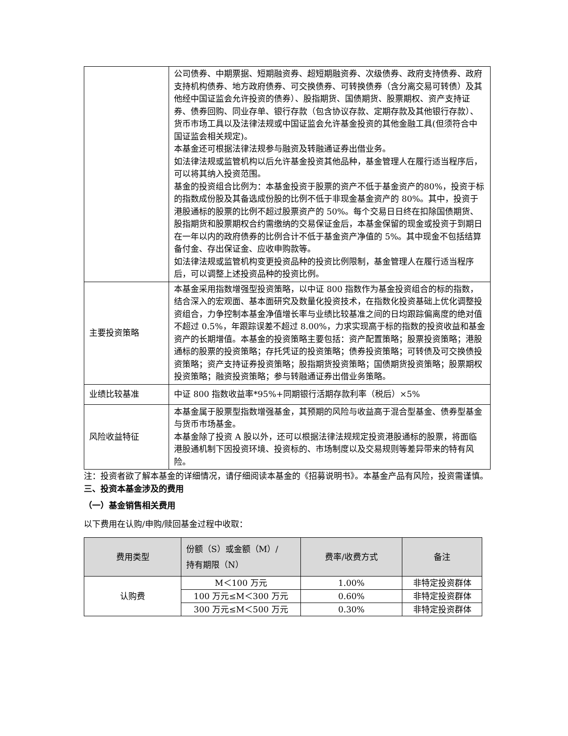| | 公司债券、中期票据、短期融资券、超短期融资券、次级债券、政府支持债券、政府支持机构债券、地方政府债券、可交换债券、可转换债券（含分离交易可转债）及其他经中国证监会允许投资的债券）、股指期货、国债期货、股票期权、资产支持证券、债券回购、同业存单、银行存款（包含协议存款、定期存款及其他银行存款）、货币市场工具以及法律法规或中国证监会允许基金投资的其他金融工具(但须符合中国证监会相关规定)。 本基金还可根据法律法规参与融资及转融通证券出借业务。 如法律法规或监管机构以后允许基金投资其他品种，基金管理人在履行适当程序后，可以将其纳入投资范围。 基金的投资组合比例为：本基金投资于股票的资产不低于基金资产的80%，投资于标的指数成份股及其备选成份股的比例不低于非现金基金资产的 80%。其中，投资于港股通标的股票的比例不超过股票资产的 50%。每个交易日日终在扣除国债期货、股指期货和股票期权合约需缴纳的交易保证金后，本基金保留的现金或投资于到期日在一年以内的政府债券的比例合计不低于基金资产净值的 5%。其中现金不包括结算备付金、存出保证金、应收申购款等。 如法律法规或监管机构变更投资品种的投资比例限制，基金管理人在履行适当程序后，可以调整上述投资品种的投资比例。 |
| 主要投资策略 | 本基金采用指数增强型投资策略，以中证 800 指数作为基金投资组合的标的指数，结合深入的宏观面、基本面研究及数量化投资技术，在指数化投资基础上优化调整投资组合，力争控制本基金净值增长率与业绩比较基准之间的日均跟踪偏离度的绝对值不超过 0.5%，年跟踪误差不超过 8.00%，力求实现高于标的指数的投资收益和基金资产的长期增值。本基金的投资策略主要包括：资产配置策略；股票投资策略；港股通标的股票的投资策略；存托凭证的投资策略；债券投资策略；可转债及可交换债投资策略；资产支持证券投资策略；股指期货投资策略；国债期货投资策略；股票期权投资策略；融资投资策略；参与转融通证券出借业务策略。 |
| 业绩比较基准 | 中证 800 指数收益率*95%+同期银行活期存款利率（税后）×5% |
| 风险收益特征 | 本基金属于股票型指数增强基金，其预期的风险与收益高于混合型基金、债券型基金与货币市场基金。 本基金除了投资 A 股以外，还可以根据法律法规规定投资港股通标的股票，将面临港股通机制下因投资环境、投资标的、市场制度以及交易规则等差异带来的特有风险。 |
注：投资者欲了解本基金的详细情况，请仔细阅读本基金的《招募说明书》。本基金产品有风险，投资需谨慎。
三、投资本基金涉及的费用
（一）基金销售相关费用
以下费用在认购/申购/赎回基金过程中收取：
| 费用类型 | 份额（S）或金额（M）/ 持有期限（N） | 费率/收费方式 | 备注 |
| --- | --- | --- | --- |
| 认购费 | M＜100 万元 | 1.00% | 非特定投资群体 |
| | 100 万元≤M＜300 万元 | 0.60% | 非特定投资群体 |
| | 300 万元≤M＜500 万元 | 0.30% | 非特定投资群体 |